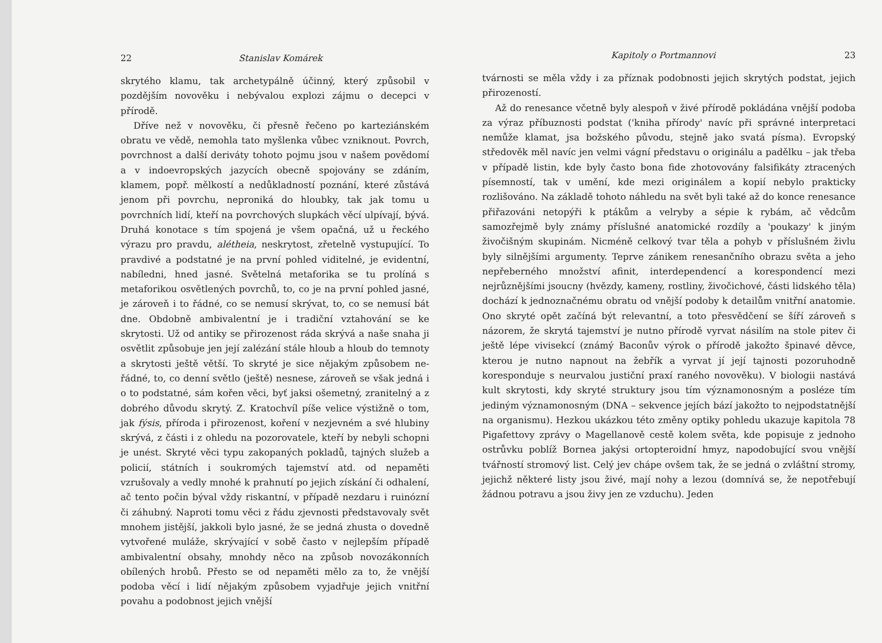22 Stanislav Komárek
skrytého klamu, tak archetypálně účinný, který způsobil v pozdějším novověku i nebývalou explozi zájmu o decepci v přírodě.
Dříve než v novověku, či přesně řečeno po karteziánském obratu ve vědě, nemohla tato myšlenka vůbec vzniknout. Povrch, povrchnost a další deriváty tohoto pojmu jsou v našem povědomí a v indoevropských jazycích obecně spojovány se zdáním, klamem, popř. mělkostí a nedůkladností poznání, které zůstává jenom při povrchu, neproniká do hloubky, tak jak tomu u povrchních lidí, kteří na povrchových slupkách věcí ulpívají, bývá. Druhá konotace s tím spojená je všem opačná, už u řeckého výrazu pro pravdu, alétheia, neskrytost, zřetelně vystupující. To pravdivé a podstatné je na první pohled viditelné, je evidentní, nabíledni, hned jasné. Světelná metaforika se tu prolíná s metaforikou osvětlených povrchů, to, co je na první pohled jasné, je zároveň i to řádné, co se nemusí skrývat, to, co se nemusí bát dne. Obdobně ambivalentní je i tradiční vztahování se ke skrytosti. Už od antiky se přirozenost ráda skrývá a naše snaha ji osvětlit způsobuje jen její zalézání stále hloub a hloub do temnoty a skrytosti ještě větší. To skryté je sice nějakým způsobem ne-řádné, to, co denní světlo (ještě) nesnese, zároveň se však jedná i o to podstatné, sám kořen věci, byť jaksi ošemetný, zranitelný a z dobrého důvodu skrytý. Z. Kratochvíl píše velice výstižně o tom, jak fýsis, příroda i přirozenost, koření v nezjevném a své hlubiny skrývá, z části i z ohledu na pozorovatele, kteří by nebyli schopni je unést. Skryté věci typu zakopaných pokladů, tajných služeb a policií, státních i soukromých tajemství atd. od nepaměti vzrušovaly a vedly mnohé k prahnutí po jejich získání či odhalení, ač tento počin býval vždy riskantní, v případě nezdaru i ruinózní či záhubný. Naproti tomu věci z řádu zjevnosti představovaly svět mnohem jistější, jakkoli bylo jasné, že se jedná zhusta o dovedně vytvořené muláže, skrývající v sobě často v nejlepším případě ambivalentní obsahy, mnohdy něco na způsob novozákonních obílených hrobů. Přesto se od nepaměti mělo za to, že vnější podoba věcí i lidí nějakým způsobem vyjadřuje jejich vnitřní povahu a podobnost jejich vnější
Kapitoly o Portmannovi 23
tvárnosti se měla vždy i za příznak podobnosti jejich skrytých podstat, jejich přirozeností.
Až do renesance včetně byly alespoň v živé přírodě pokládána vnější podoba za výraz příbuznosti podstat ('kniha přírody' navíc při správné interpretaci nemůže klamat, jsa božského původu, stejně jako svatá písma). Evropský středověk měl navíc jen velmi vágní představu o originálu a padělku – jak třeba v případě listin, kde byly často bona fide zhotovovány falsifikáty ztracených písemností, tak v umění, kde mezi originálem a kopií nebylo prakticky rozlišováno. Na základě tohoto náhledu na svět byli také až do konce renesance přiřazováni netopýři k ptákům a velryby a sépie k rybám, ač vědcům samozřejmě byly známy příslušné anatomické rozdíly a 'poukazy' k jiným živočišným skupinám. Nicméně celkový tvar těla a pohyb v příslušném živlu byly silnějšími argumenty. Teprve zánikem renesančního obrazu světa a jeho nepřeberného množství afinit, interdependencí a korespondencí mezi nejrůznějšími jsoucny (hvězdy, kameny, rostliny, živočichové, části lidského těla) dochází k jednoznačnému obratu od vnější podoby k detailům vnitřní anatomie. Ono skryté opět začíná být relevantní, a toto přesvědčení se šíří zároveň s názorem, že skrytá tajemství je nutno přírodě vyrvat násilím na stole pitev či ještě lépe vivisekcí (známý Baconův výrok o přírodě jakožto špinavé děvce, kterou je nutno napnout na žebřík a vyrvat jí její tajnosti pozoruhodně koresponduje s neurvalou justiční praxí raného novověku). V biologii nastává kult skrytosti, kdy skryté struktury jsou tím významonosným a posléze tím jediným významonosným (DNA – sekvence jejích bází jakožto to nejpodstatnější na organismu). Hezkou ukázkou této změny optiky pohledu ukazuje kapitola 78 Pigafettovy zprávy o Magellanově cestě kolem světa, kde popisuje z jednoho ostrůvku poblíž Bornea jakýsi ortopteroidní hmyz, napodobující svou vnější tvářností stromový list. Celý jev chápe ovšem tak, že se jedná o zvláštní stromy, jejichž některé listy jsou živé, mají nohy a lezou (domnívá se, že nepotřebují žádnou potravu a jsou živy jen ze vzduchu). Jeden